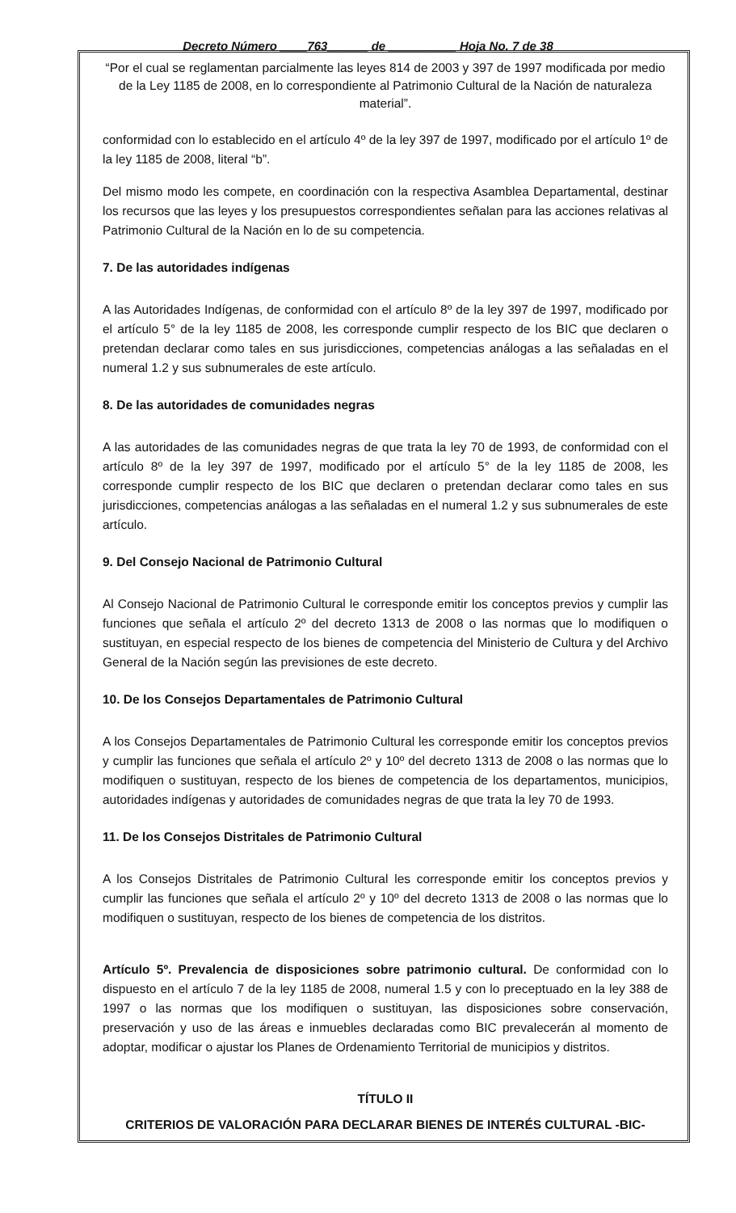Decreto Número ____763______ de __________ Hoja No. 7 de 38
“Por el cual se reglamentan parcialmente las leyes 814 de 2003 y 397 de 1997 modificada por medio de la Ley 1185 de 2008, en lo correspondiente al Patrimonio Cultural de la Nación de naturaleza material”.
conformidad con lo establecido en el artículo 4º de la ley 397 de 1997, modificado por el artículo 1º de la ley 1185 de 2008, literal “b”.
Del mismo modo les compete, en coordinación con la respectiva Asamblea Departamental, destinar los recursos que las leyes y los presupuestos correspondientes señalan para las acciones relativas al Patrimonio Cultural de la Nación en lo de su competencia.
7. De las autoridades indígenas
A las Autoridades Indígenas, de conformidad con el artículo 8º de la ley 397 de 1997, modificado por el artículo 5° de la ley 1185 de 2008, les corresponde cumplir respecto de los BIC que declaren o pretendan declarar como tales en sus jurisdicciones, competencias análogas a las señaladas en el numeral 1.2 y sus subnumerales de este artículo.
8. De las autoridades de comunidades negras
A las autoridades de las comunidades negras de que trata la ley 70 de 1993, de conformidad con el artículo 8º de la ley 397 de 1997, modificado por el artículo 5° de la ley 1185 de 2008, les corresponde cumplir respecto de los BIC que declaren o pretendan declarar como tales en sus jurisdicciones, competencias análogas a las señaladas en el numeral 1.2 y sus subnumerales de este artículo.
9. Del Consejo Nacional de Patrimonio Cultural
Al Consejo Nacional de Patrimonio Cultural le corresponde emitir los conceptos previos y cumplir las funciones que señala el artículo 2º del decreto 1313 de 2008 o las normas que lo modifiquen o sustituyan, en especial respecto de los bienes de competencia del Ministerio de Cultura y del Archivo General de la Nación según las previsiones de este decreto.
10. De los Consejos Departamentales de Patrimonio Cultural
A los Consejos Departamentales de Patrimonio Cultural les corresponde emitir los conceptos previos y cumplir las funciones que señala el artículo 2º y 10º del decreto 1313 de 2008 o las normas que lo modifiquen o sustituyan, respecto de los bienes de competencia de los departamentos, municipios, autoridades indígenas y autoridades de comunidades negras de que trata la ley 70 de 1993.
11. De los Consejos Distritales de Patrimonio Cultural
A los Consejos Distritales de Patrimonio Cultural les corresponde emitir los conceptos previos y cumplir las funciones que señala el artículo 2º y 10º del decreto 1313 de 2008 o las normas que lo modifiquen o sustituyan, respecto de los bienes de competencia de los distritos.
Artículo 5º. Prevalencia de disposiciones sobre patrimonio cultural. De conformidad con lo dispuesto en el artículo 7 de la ley 1185 de 2008, numeral 1.5 y con lo preceptuado en la ley 388 de 1997 o las normas que los modifiquen o sustituyan, las disposiciones sobre conservación, preservación y uso de las áreas e inmuebles declaradas como BIC prevalecerán al momento de adoptar, modificar o ajustar los Planes de Ordenamiento Territorial de municipios y distritos.
TÍTULO II
CRITERIOS DE VALORACIÓN PARA DECLARAR BIENES DE INTERÉS CULTURAL -BIC-